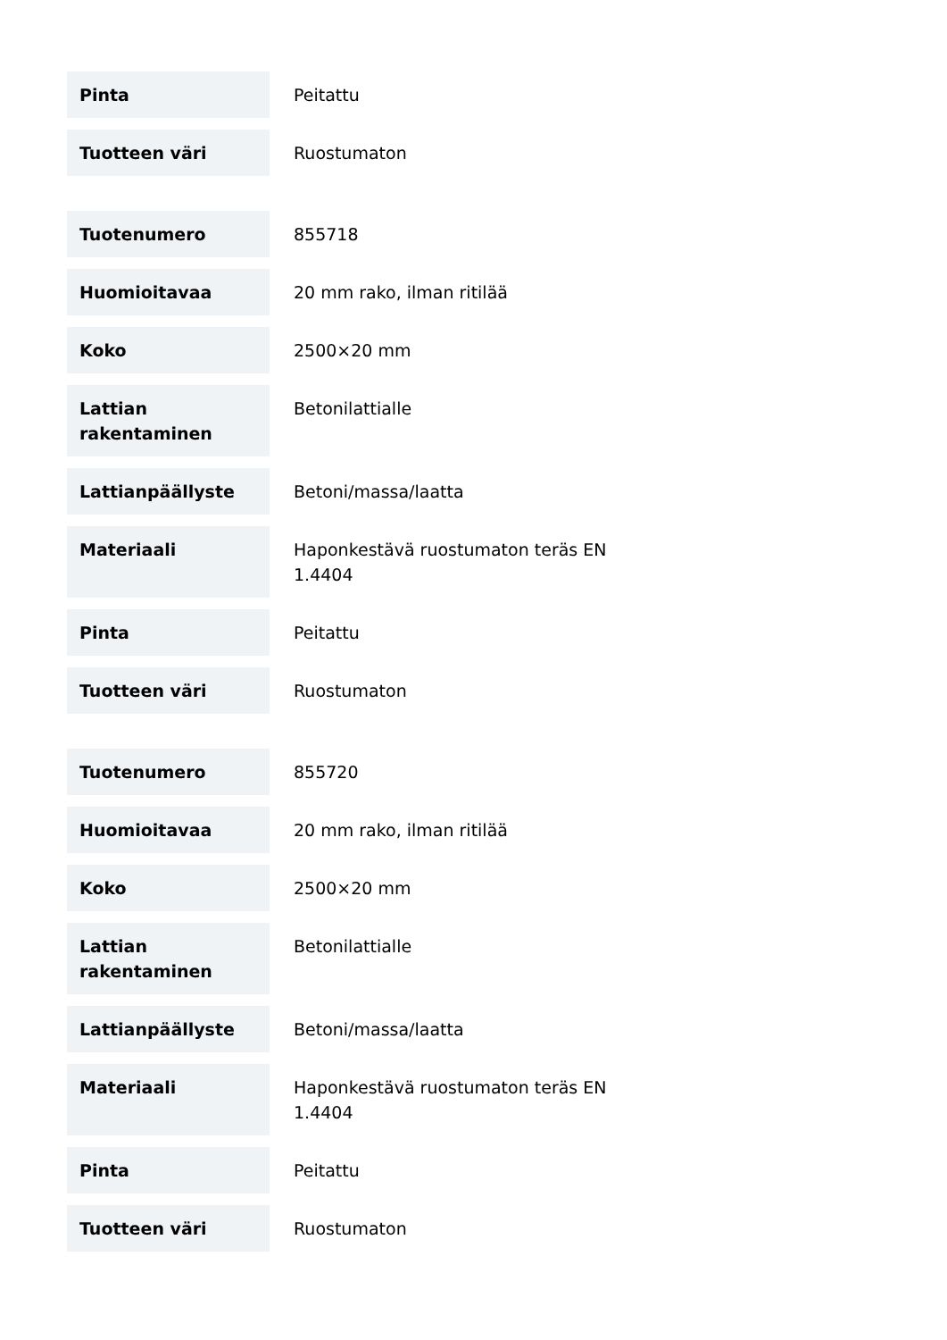| Pinta | Peitattu |
| Tuotteen väri | Ruostumaton |
| Tuotenumero | 855718 |
| Huomioitavaa | 20 mm rako, ilman ritilää |
| Koko | 2500×20 mm |
| Lattian rakentaminen | Betonilattialle |
| Lattianpäällyste | Betoni/massa/laatta |
| Materiaali | Haponkestävä ruostumaton teräs EN 1.4404 |
| Pinta | Peitattu |
| Tuotteen väri | Ruostumaton |
| Tuotenumero | 855720 |
| Huomioitavaa | 20 mm rako, ilman ritilää |
| Koko | 2500×20 mm |
| Lattian rakentaminen | Betonilattialle |
| Lattianpäällyste | Betoni/massa/laatta |
| Materiaali | Haponkestävä ruostumaton teräs EN 1.4404 |
| Pinta | Peitattu |
| Tuotteen väri | Ruostumaton |